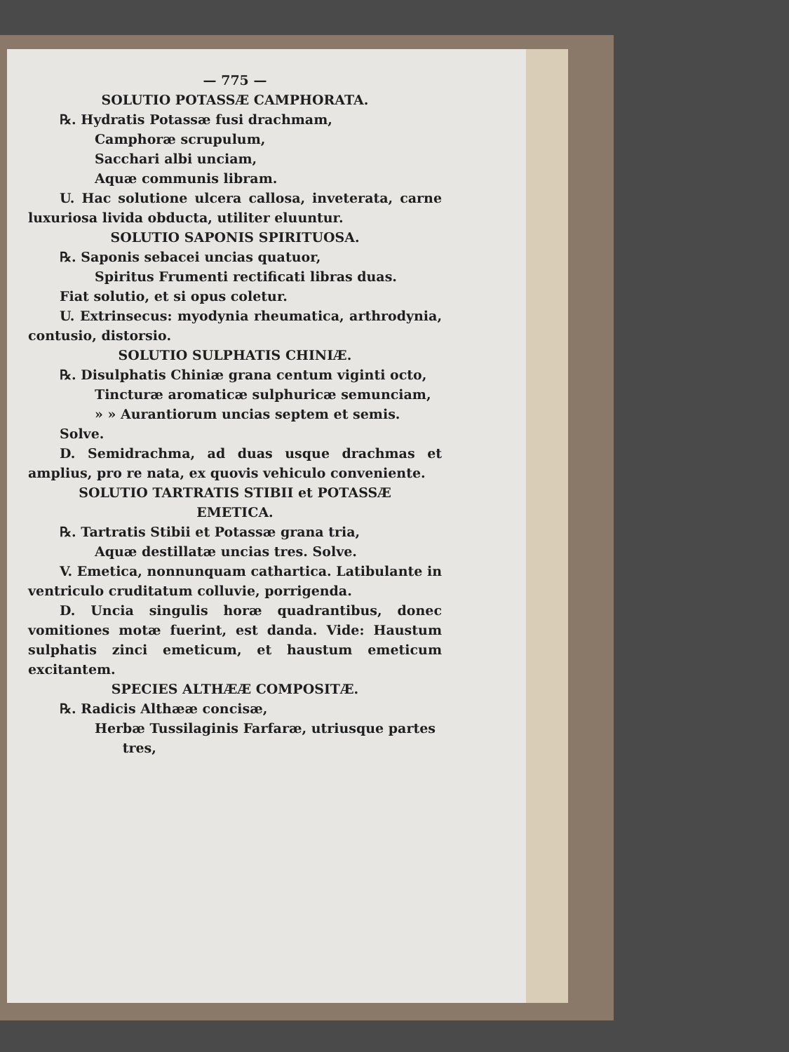— 775 —
SOLUTIO POTASSÆ CAMPHORATA.
℞. Hydratis Potassæ fusi drachmam,
Camphoræ scrupulum,
Sacchari albi unciam,
Aquæ communis libram.
U. Hac solutione ulcera callosa, inveterata, carne luxuriosa livida obducta, utiliter eluuntur.
SOLUTIO SAPONIS SPIRITUOSA.
℞. Saponis sebacei uncias quatuor,
Spiritus Frumenti rectificati libras duas.
Fiat solutio, et si opus coletur.
U. Extrinsecus: myodynia rheumatica, arthrodynia, contusio, distorsio.
SOLUTIO SULPHATIS CHINIÆ.
℞. Disulphatis Chiniæ grana centum viginti octo,
Tincturæ aromaticæ sulphuricæ semunciam,
» » Aurantiorum uncias septem et semis.
Solve.
D. Semidrachma, ad duas usque drachmas et amplius, pro re nata, ex quovis vehiculo conveniente.
SOLUTIO TARTRATIS STIBII et POTASSÆ
EMETICA.
℞. Tartratis Stibii et Potassæ grana tria,
Aquæ destillatæ uncias tres. Solve.
V. Emetica, nonnunquam cathartica. Latibulante in ventriculo cruditatum colluvie, porrigenda.
D. Uncia singulis horæ quadrantibus, donec vomitiones motæ fuerint, est danda. Vide: Haustum sulphatis zinci emeticum, et haustum emeticum excitantem.
SPECIES ALTHÆÆ COMPOSITÆ.
℞. Radicis Althææ concisæ,
Herbæ Tussilaginis Farfaræ, utriusque partes
tres,